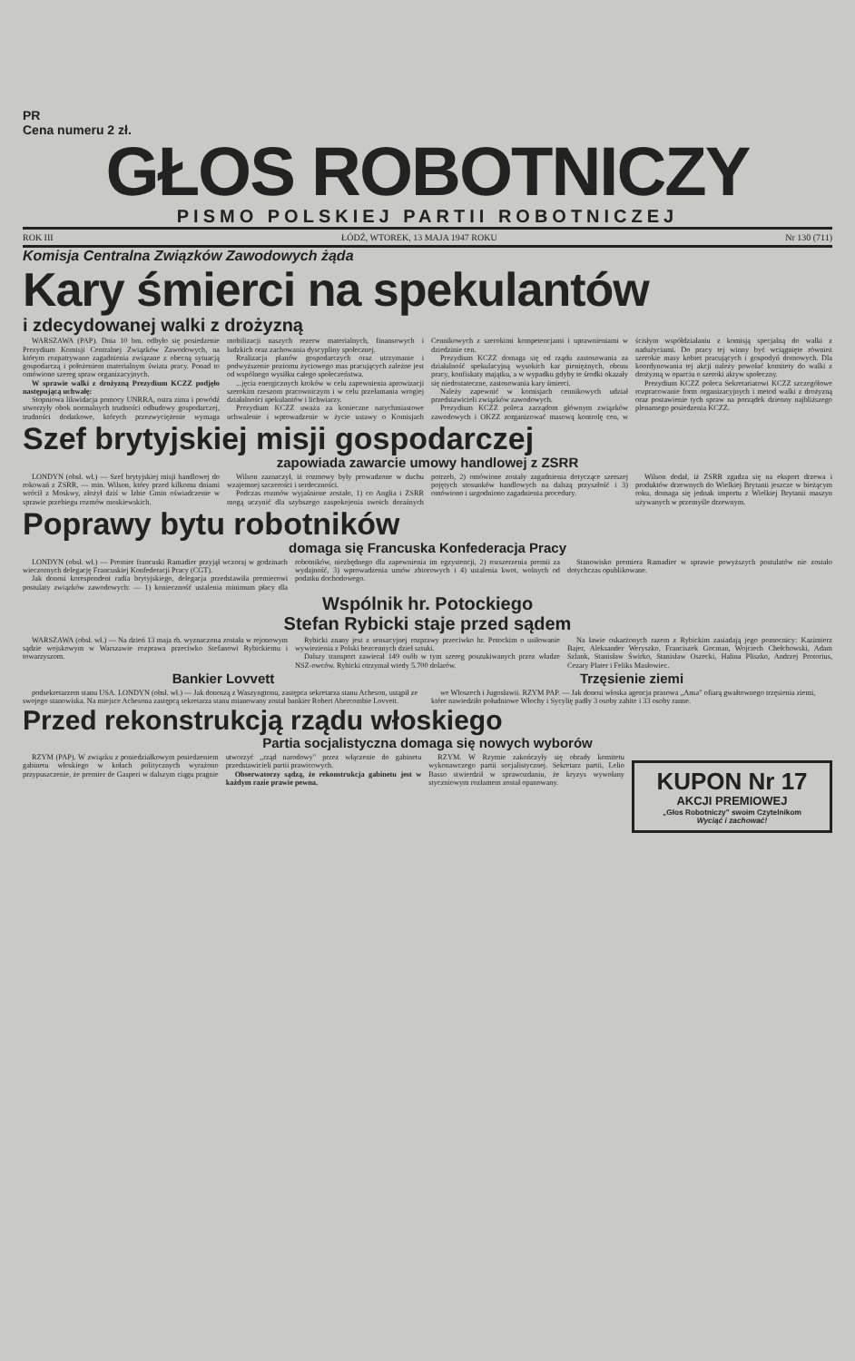PR
Cena numeru 2 zł.
GŁOS ROBOTNICZY
PISMO POLSKIEJ PARTII ROBOTNICZEJ
ROK III ŁÓDŹ, WTOREK, 13 MAJA 1947 ROKU Nr 130 (711)
Komisja Centralna Związków Zawodowych żąda
Kary śmierci na spekulantów
i zdecydowanej walki z drożyzną
WARSZAWA (PAP). Dnia 10 bm. odbyło się posiedzenie Prezydium Komisji Centralnej Związków Zawodowych, na którym rozpatrywano zagadnienia związane z obecną sytuacją gospodarczą i położeniem materialnym świata pracy. Ponad to omówiono szereg spraw organizacyjnych.
W sprawie walki z drożyzną Prezydium KCZZ podjęło następującą uchwałę:
Stopniowa likwidacja pomocy UNRRA, ostra zima i powódź stworzyły obok normalnych trudności odbudowy gospodarczej, trudności dodatkowe, których przezwyciężenie wymaga mobilizacji naszych rezerw materialnych, finansowych i ludzkich oraz zachowania dyscypliny społecznej.
Realizacja planów gospodarczych oraz utrzymanie i podwyższenie poziomu życiowego mas pracujących zależne jest od wspólnego wysiłku całego społeczeństwa.
...jęcia energicznych kroków w celu zapewnienia aprowizacji szerokim rzeszom pracowniczym i w celu przełamania wrogiej działalności spekulantów i lichwiarzy.
Prezydium KCZZ uważa za konieczne natychmiastowe uchwalenie i wprowadzenie w życie ustawy o Komisjach Cennikowych z szerokimi kompetencjami i uprawnieniami w dziedzinie cen.
Prezydium KCZZ domaga się od rządu zastosowania za działalność spekulacyjną wysokich kar pieniężnych, obozu pracy, konfiskaty majątku, a w wypadku gdyby te środki okazały się niedostateczne, zastosowania kary śmierci.
Należy zapewnić w komisjach cennikowych udział przedstawicieli związków zawodowych.
Prezydium KCZZ poleca zarządom głównym związków zawodowych i OKZZ zorganizować masową kontrolę cen, w ścisłym współdziałaniu z komisją specjalną do walki z nadużyciami. Do pracy tej winny być wciągnięte również szerokie masy kobiet pracujących i gospodyń domowych. Dla koordynowania tej akcji należy powołać komitety do walki z drożyzną w oparciu o szeroki aktyw społeczny.
Prezydium KCZZ poleca Sekretariatowi KCZZ szczegółowe rozpracowanie form organizacyjnych i metod walki z drożyzną oraz postawienie tych spraw na porządek dzienny najbliższego plenarnego posiedzenia KCZZ.
Szef brytyjskiej misji gospodarczej
zapowiada zawarcie umowy handlowej z ZSRR
LONDYN (obsł. wł.) — Szef brytyjskiej misji handlowej do rokowań z ZSRR, — min. Wilson, który przed kilkoma dniami wrócił z Moskwy, złożył dziś w Izbie Gmin oświadczenie w sprawie przebiegu rozmów moskiewskich.
Wilson zaznaczył, iż rozmowy były prowadzone w duchu wzajemnej szczerości i serdeczności.
Podczas rozmów wyjaśnione zostało, 1) co Anglia i ZSRR mogą uczynić dla szybszego zaspokojenia swoich doraźnych potrzeb, 2) omówione zostały zagadnienia dotyczące szerszej pojętych stosunków handlowych na dalszą przyszłość i 3) omówiono i uzgodniono zagadnienia procedury.
Wilson dodał, iż ZSRR zgadza się na eksport drzewa i produktów drzewnych do Wielkiej Brytanii jeszcze w bieżącym roku, domaga się jednak importu z Wielkiej Brytanii maszyn używanych w przemyśle drzewnym.
Poprawy bytu robotników
domaga się Francuska Konfederacja Pracy
LONDYN (obsł. wł.) — Premier francuski Ramadier przyjął wczoraj w godzinach wieczornych delegację Francuskiej Konfederacji Pracy (CGT).
Jak donosi korespondent radia brytyjskiego, delegacja przedstawiła premierowi postulaty związków zawodowych: — 1) konieczność ustalenia minimum płacy dla robotników, niezbędnego dla zapewnienia im egzystencji, 2) rozszerzenia premii za wydajność, 3) wprowadzenia umów zbiorowych i 4) ustalenia kwot, wolnych od podatku dochodowego.
Stanowisko premiera Ramadier w sprawie powyższych postulatów nie zostało dotychczas opublikowane.
Wspólnik hr. Potockiego
Stefan Rybicki staje przed sądem
WARSZAWA (obsł. wł.) — Na dzień 13 maja rb. wyznaczona została w rejonowym sądzie wojskowym w Warszawie rozprawa przeciwko Stefanowi Rybickiemu i towarzyszom.
Rybicki znany jest z sensacyjnej rozprawy przeciwko hr. Potockim o usiłowanie wywiezienia z Polski bezcennych dzieł sztuki.
Dalszy transport zawierał 149 osób w tym szereg poszukiwanych przez władze NSZ-owców. Rybicki otrzymał wtedy 5.700 dolarów.
Na ławie oskarżonych razem z Rybickim zasiadają jego pomocnicy: Kazimierz Bajer, Aleksander Weryszko, Franciszek Gocman, Wojciech Chełchowski, Adam Szlank, Stanisław Świrko, Stanisław Oszecki, Halina Pliszko, Andrzej Protorius, Cezary Plater i Feliks Masłowiec.
Bankier Lovvett
podsekretarzem stanu USA. LONDYN (obsł. wł.) — Jak donoszą z Waszyngtonu, zastępca sekretarza stanu Acheson, ustąpił ze swojego stanowiska. Na miejsce Achesona zastępcą sekretarza stanu mianowany został bankier Robert Abercombie Lovvett.
Trzęsienie ziemi
we Włoszech i Jugosławii. RZYM PAP. — Jak donosi włoska agencja prasowa „Ansa" ofiarą gwałtownego trzęsienia ziemi, które nawiedziło południowe Włochy i Sycylię padły 3 osoby zabite i 33 osoby ranne.
Przed rekonstrukcją rządu włoskiego
Partia socjalistyczna domaga się nowych wyborów
RZYM (PAP). W związku z poniedziałkowym posiedzeniem gabinetu włoskiego w kołach politycznych wyrażono przypuszczenie, że premier de Gasperi w dalszym ciągu pragnie utworzyć „rząd narodowy" przez włączenie do gabinetu przedstawicieli partii prawicowych.
Obserwatorzy sądzą, że rekonstrukcja gabinetu jest w każdym razie prawie pewna.
RZYM. W Rzymie zakończyły się obrady komitetu wykonawczego partii socjalistycznej. Sekretarz partii, Lelio Basso stwierdził w sprawozdaniu, że kryzys wywołany styczniowym rozłamem został opanowany.
KUPON Nr 17
AKCJI PREMIOWEJ
„Głos Robotniczy" swoim Czytelnikom
Wyciąć i zachować!